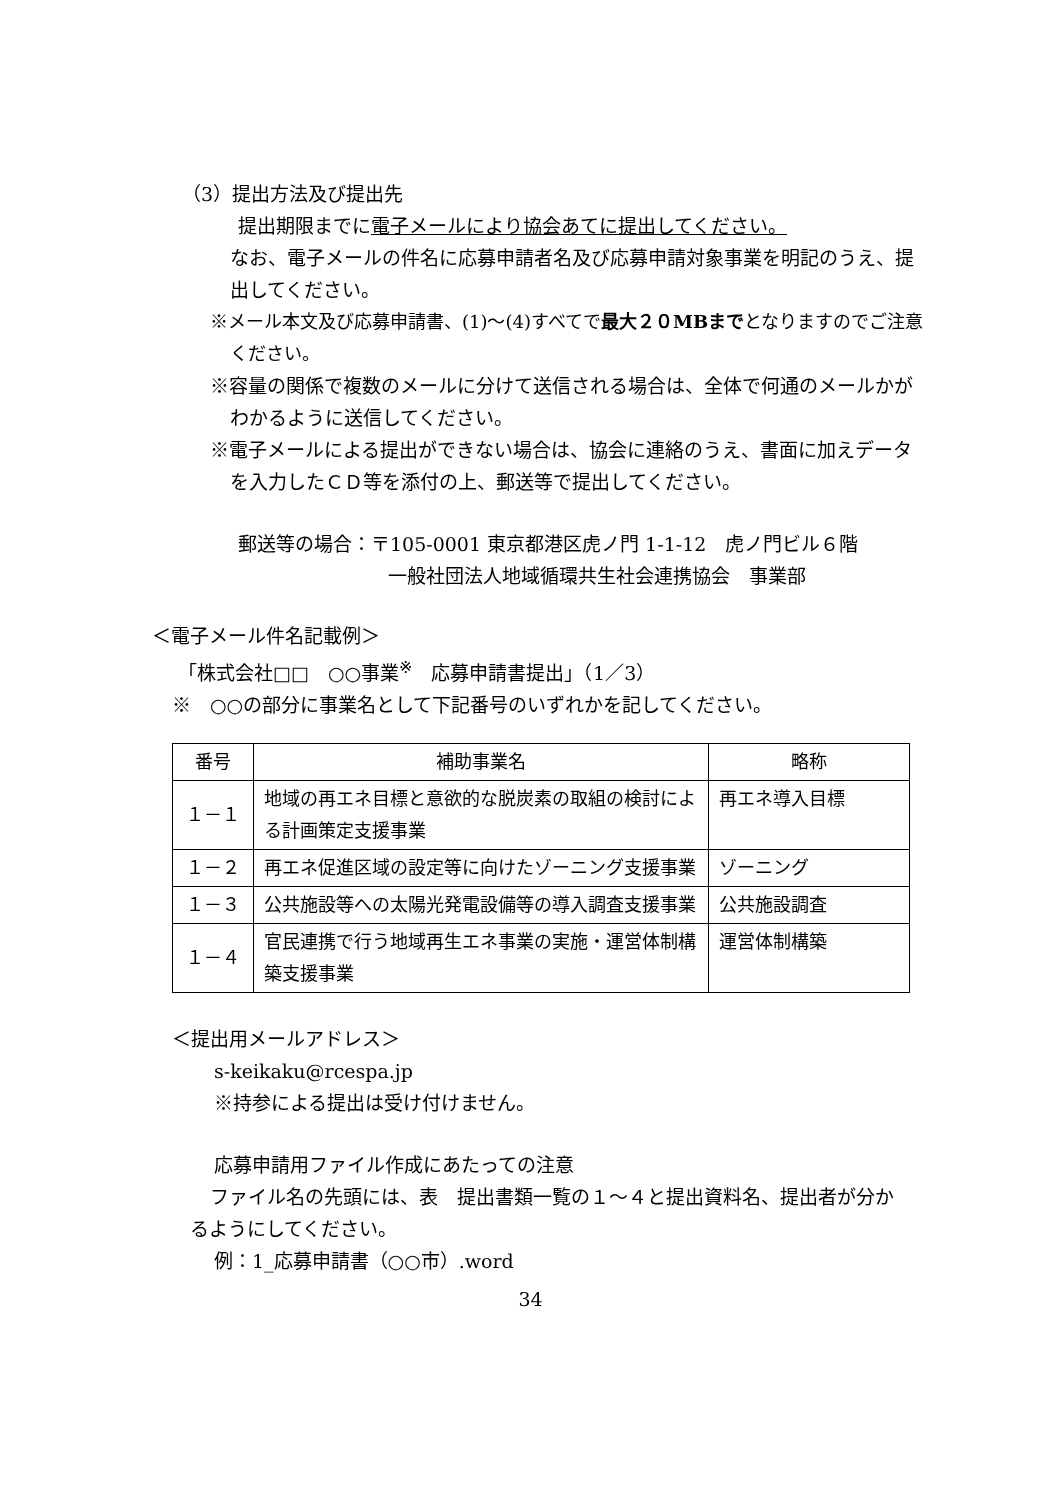（3）提出方法及び提出先
提出期限までに電子メールにより協会あてに提出してください。
なお、電子メールの件名に応募申請者名及び応募申請対象事業を明記のうえ、提出してください。
※メール本文及び応募申請書、(1)～(4)すべてで最大２０MBまでとなりますのでご注意ください。
※容量の関係で複数のメールに分けて送信される場合は、全体で何通のメールかがわかるように送信してください。
※電子メールによる提出ができない場合は、協会に連絡のうえ、書面に加えデータを入力したＣＤ等を添付の上、郵送等で提出してください。
郵送等の場合：〒105-0001 東京都港区虎ノ門 1-1-12　虎ノ門ビル６階
一般社団法人地域循環共生社会連携協会　事業部
＜電子メール件名記載例＞
「株式会社□□　○○事業<sup>※</sup>　応募申請書提出」（1／3）
※　○○の部分に事業名として下記番号のいずれかを記してください。
| 番号 | 補助事業名 | 略称 |
| --- | --- | --- |
| １－１ | 地域の再エネ目標と意欲的な脱炭素の取組の検討による計画策定支援事業 | 再エネ導入目標 |
| １－２ | 再エネ促進区域の設定等に向けたゾーニング支援事業 | ゾーニング |
| １－３ | 公共施設等への太陽光発電設備等の導入調査支援事業 | 公共施設調査 |
| １－４ | 官民連携で行う地域再生エネ事業の実施・運営体制構築支援事業 | 運営体制構築 |
＜提出用メールアドレス＞
s-keikaku@rcespa.jp
※持参による提出は受け付けません。
応募申請用ファイル作成にあたっての注意
ファイル名の先頭には、表　提出書類一覧の１～４と提出資料名、提出者が分かるようにしてください。
例：1_応募申請書（○○市）.word
34